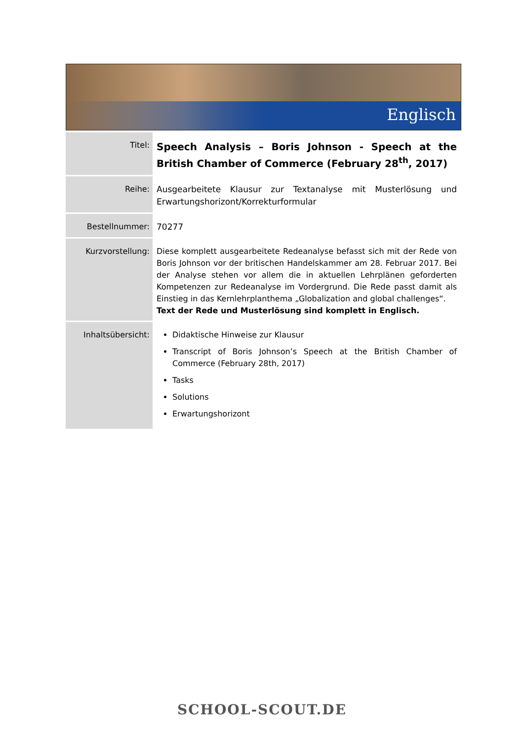Englisch
| Titel: | Speech Analysis – Boris Johnson - Speech at the British Chamber of Commerce (February 28<sup>th</sup>, 2017) |
| Reihe: | Ausgearbeitete Klausur zur Textanalyse mit Musterlösung und Erwartungshorizont/Korrekturformular |
| Bestellnummer: | 70277 |
| Kurzvorstellung: | Diese komplett ausgearbeitete Redeanalyse befasst sich mit der Rede von Boris Johnson vor der britischen Handelskammer am 28. Februar 2017. Bei der Analyse stehen vor allem die in aktuellen Lehrplänen geforderten Kompetenzen zur Redeanalyse im Vordergrund. Die Rede passt damit als Einstieg in das Kernlehrplanthema „Globalization and global challenges“. Text der Rede und Musterlösung sind komplett in Englisch. |
| Inhaltsübersicht: | Didaktische Hinweise zur Klausur Transcript of Boris Johnson’s Speech at the British Chamber of Commerce (February 28th, 2017) Tasks Solutions Erwartungshorizont |
SCHOOL-SCOUT.DE